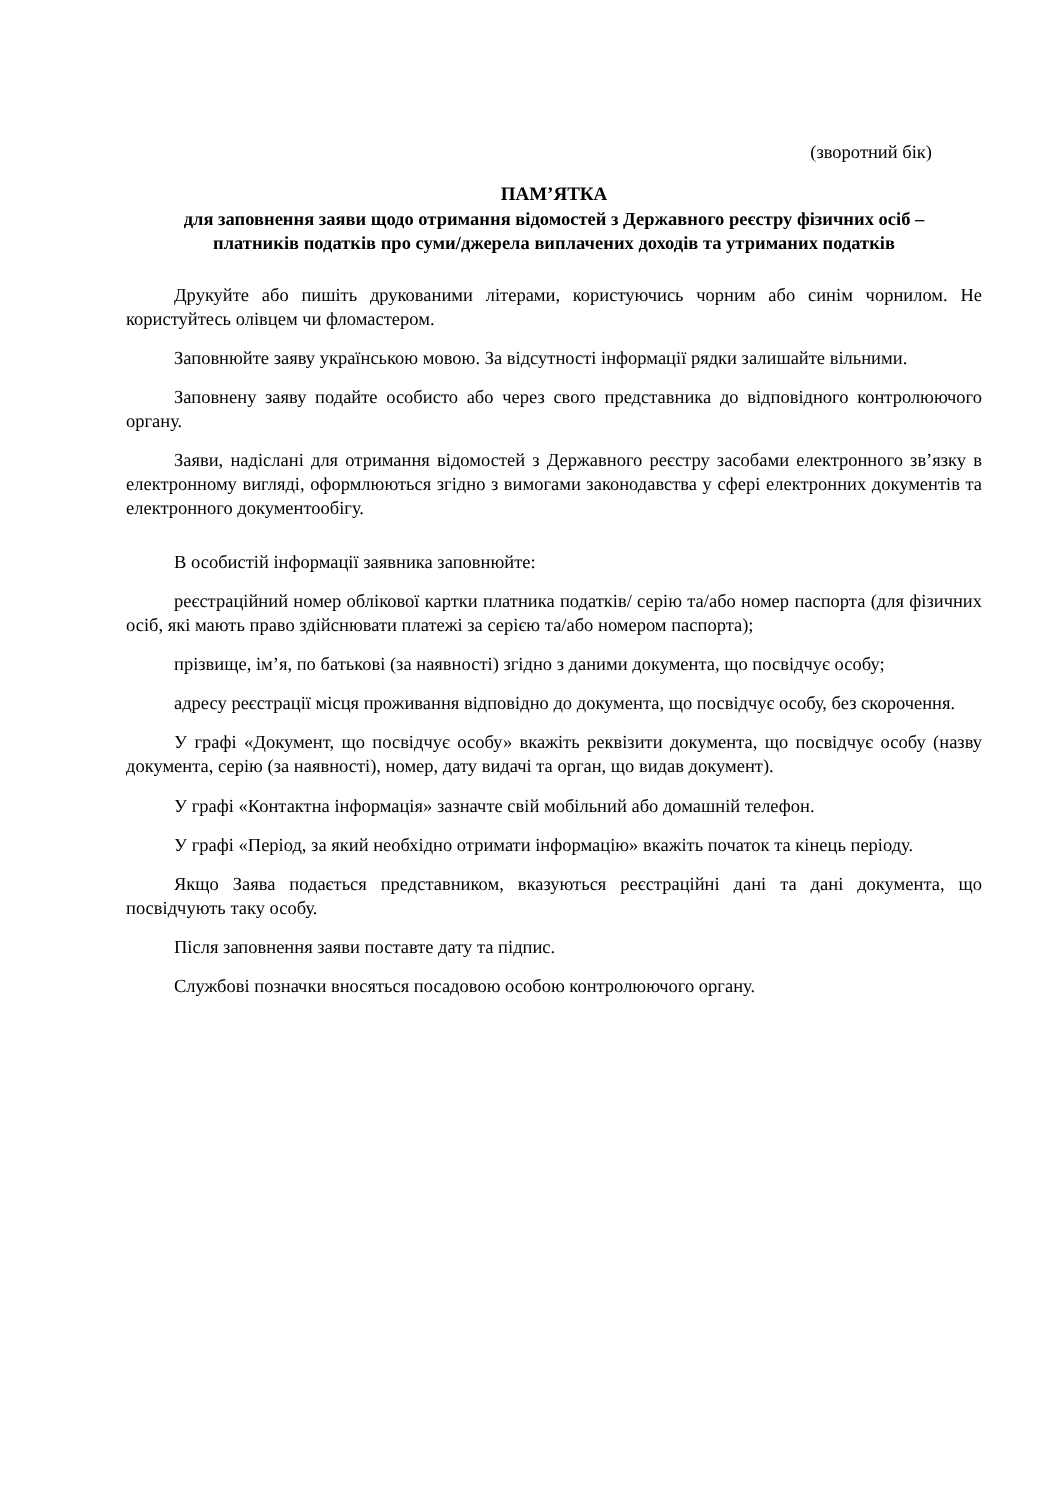(зворотний бік)
ПАМ’ЯТКА
для заповнення заяви щодо отримання відомостей з Державного реєстру фізичних осіб –
платників податків про суми/джерела виплачених доходів та утриманих податків
Друкуйте або пишіть друкованими літерами, користуючись чорним або синім чорнилом. Не користуйтесь олівцем чи фломастером.
Заповнюйте заяву українською мовою. За відсутності інформації рядки залишайте вільними.
Заповнену заяву подайте особисто або через свого представника до відповідного контролюючого органу.
Заяви, надіслані для отримання відомостей з Державного реєстру засобами електронного зв’язку в електронному вигляді, оформлюються згідно з вимогами законодавства у сфері електронних документів та електронного документообігу.
В особистій інформації заявника заповнюйте:
реєстраційний номер облікової картки платника податків/ серію та/або номер паспорта (для фізичних осіб, які мають право здійснювати платежі за серією та/або номером паспорта);
прізвище, ім’я, по батькові (за наявності) згідно з даними документа, що посвідчує особу;
адресу реєстрації місця проживання відповідно до документа, що посвідчує особу, без скорочення.
У графі «Документ, що посвідчує особу» вкажіть реквізити документа, що посвідчує особу (назву документа, серію (за наявності), номер, дату видачі та орган, що видав документ).
У графі «Контактна інформація» зазначте свій мобільний або домашній телефон.
У графі «Період, за який необхідно отримати інформацію» вкажіть початок та кінець періоду.
Якщо Заява подається представником, вказуються реєстраційні дані та дані документа, що посвідчують таку особу.
Після заповнення заяви поставте дату та підпис.
Службові позначки вносяться посадовою особою контролюючого органу.